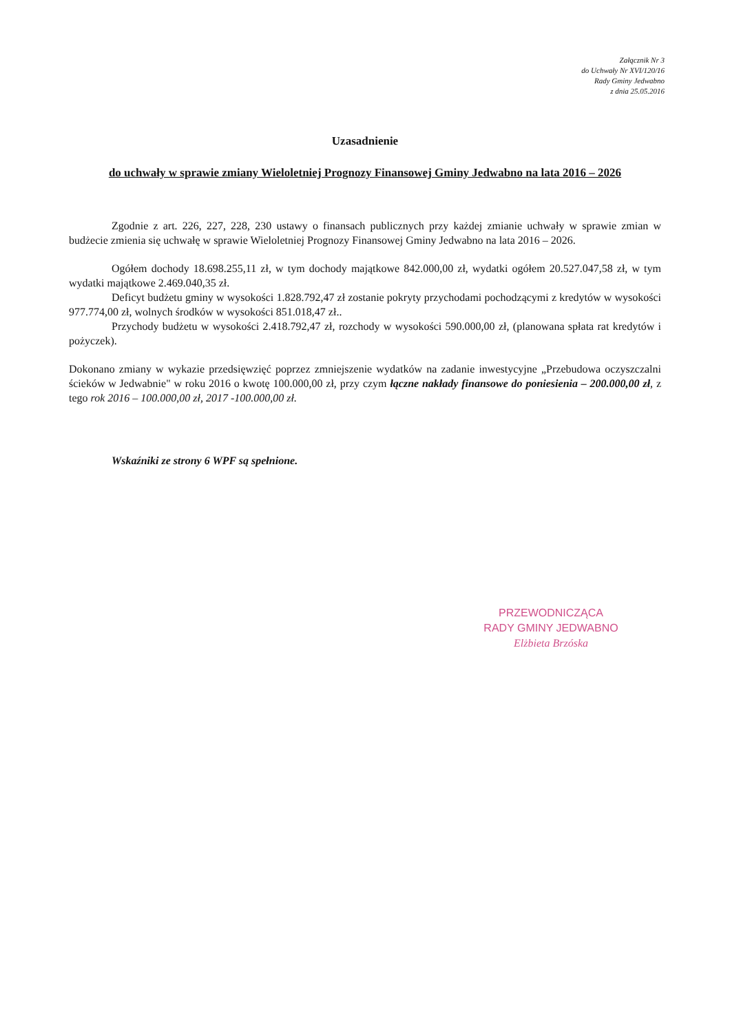Załącznik Nr 3
do Uchwały Nr XVI/120/16
Rady Gminy Jedwabno
z dnia 25.05.2016
Uzasadnienie
do uchwały w sprawie zmiany Wieloletniej Prognozy Finansowej Gminy Jedwabno na lata 2016 – 2026
Zgodnie z art. 226, 227, 228, 230 ustawy o finansach publicznych przy każdej zmianie uchwały w sprawie zmian w budżecie zmienia się uchwałę w sprawie Wieloletniej Prognozy Finansowej Gminy Jedwabno na lata 2016 – 2026.
Ogółem dochody 18.698.255,11 zł, w tym dochody majątkowe 842.000,00 zł, wydatki ogółem 20.527.047,58 zł, w tym wydatki majątkowe 2.469.040,35 zł.
Deficyt budżetu gminy w wysokości 1.828.792,47 zł zostanie pokryty przychodami pochodzącymi z kredytów w wysokości 977.774,00 zł, wolnych środków w wysokości 851.018,47 zł..
Przychody budżetu w wysokości 2.418.792,47 zł, rozchody w wysokości 590.000,00 zł, (planowana spłata rat kredytów i pożyczek).
Dokonano zmiany w wykazie przedsięwzięć poprzez zmniejszenie wydatków na zadanie inwestycyjne „Przebudowa oczyszczalni ścieków w Jedwabnie" w roku 2016 o kwotę 100.000,00 zł, przy czym łączne nakłady finansowe do poniesienia – 200.000,00 zł, z tego rok 2016 – 100.000,00 zł, 2017 -100.000,00 zł.
Wskaźniki ze strony 6 WPF są spełnione.
PRZEWODNICZĄCA
RADY GMINY JEDWABNO
Elżbieta Brzóska